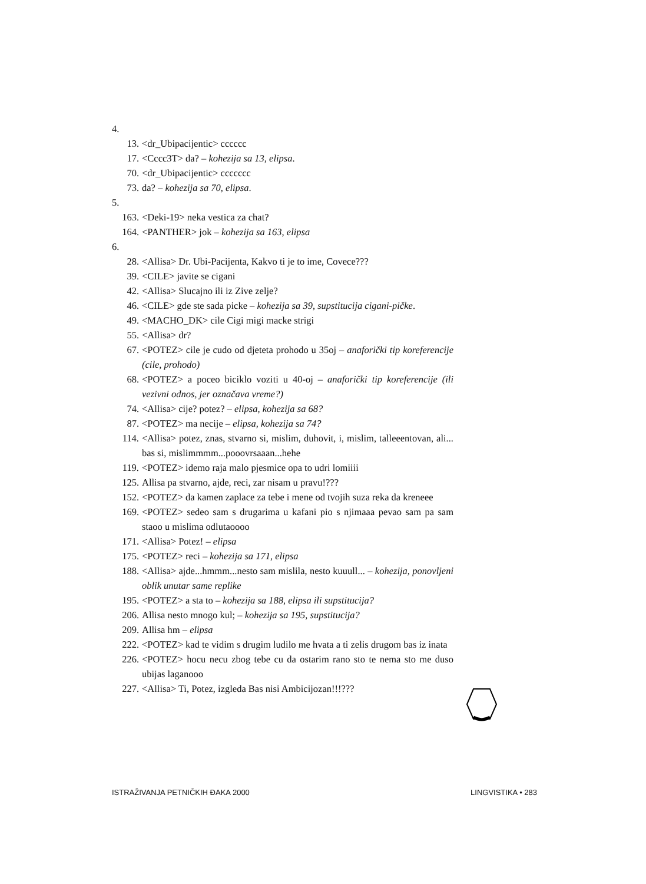4.
13. <dr_Ubipacijentic> cccccc
17. <Cccc3T> da? – kohezija sa 13, elipsa.
70. <dr_Ubipacijentic> ccccccc
73. da? – kohezija sa 70, elipsa.
5.
163. <Deki-19> neka vestica za chat?
164. <PANTHER> jok – kohezija sa 163, elipsa
6.
28. <Allisa> Dr. Ubi-Pacijenta, Kakvo ti je to ime, Covece???
39. <CILE> javite se cigani
42. <Allisa> Slucajno ili iz Zive zelje?
46. <CILE> gde ste sada picke – kohezija sa 39, supstitucija cigani-pičke.
49. <MACHO_DK> cile Cigi migi macke strigi
55. <Allisa> dr?
67. <POTEZ> cile je cudo od djeteta prohodo u 35oj – anaforički tip koreferencije (cile, prohodo)
68. <POTEZ> a poceo biciklo voziti u 40-oj – anaforički tip koreferencije (ili vezivni odnos, jer označava vreme?)
74. <Allisa> cije? potez? – elipsa, kohezija sa 68?
87. <POTEZ> ma necije – elipsa, kohezija sa 74?
114. <Allisa> potez, znas, stvarno si, mislim, duhovit, i, mislim, talleeentovan, ali... bas si, mislimmmm...pooovrsaaan...hehe
119. <POTEZ> idemo raja malo pjesmice opa to udri lomiiii
125. Allisa pa stvarno, ajde, reci, zar nisam u pravu!???
152. <POTEZ> da kamen zaplace za tebe i mene od tvojih suza reka da kreneee
169. <POTEZ> sedeo sam s drugarima u kafani pio s njimaaa pevao sam pa sam staoo u mislima odlutaoooo
171. <Allisa> Potez! – elipsa
175. <POTEZ> reci – kohezija sa 171, elipsa
188. <Allisa> ajde...hmmm...nesto sam mislila, nesto kuuull... – kohezija, ponovljeni oblik unutar same replike
195. <POTEZ> a sta to – kohezija sa 188, elipsa ili supstitucija?
206. Allisa nesto mnogo kul; – kohezija sa 195, supstitucija?
209. Allisa hm – elipsa
222. <POTEZ> kad te vidim s drugim ludilo me hvata a ti zelis drugom bas iz inata
226. <POTEZ> hocu necu zbog tebe cu da ostarim rano sto te nema sto me duso ubijas laganooo
227. <Allisa> Ti, Potez, izgleda Bas nisi Ambicijozan!!!???
ISTRAŽIVANJA PETNIČKIH ĐAKA 2000 LINGVISTIKA • 283